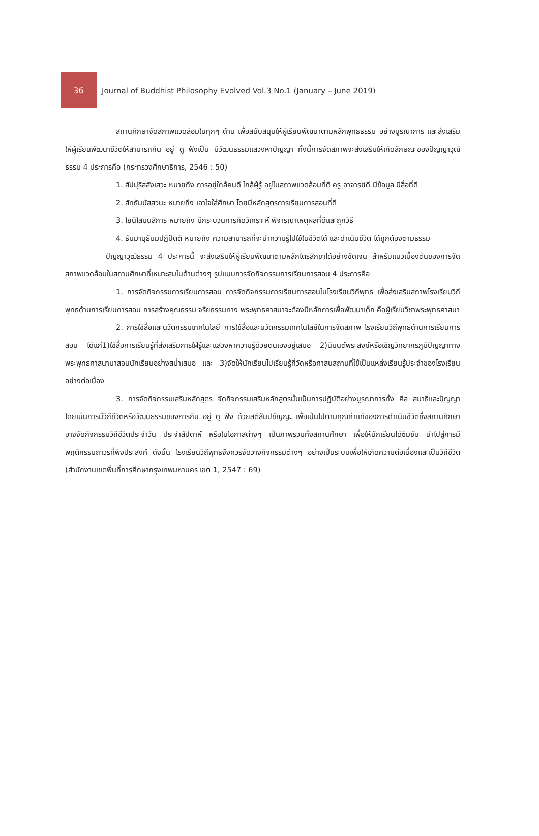36
Journal of Buddhist Philosophy Evolved Vol.3 No.1 (January – June 2019)
สถานศึกษาจัดสภาพแวดล้อมในทุกๆ ด้าน เพื่อสนับสนุนให้ผู้เรียนพัฒนาตามหลักพุทธธรรม อย่างบูรณาการ และส่งเสริมให้ผู้เรียนพัฒนาชีวิตให้สามารถกิน อยู่ ดู ฟังเป็น มีวัฒนธรรมแสวงหาปัญญา ทั้งนี้การจัดสภาพจะส่งเสริมให้เกิดลักษณะของปัญญาวุฒิธรรม 4 ประการคือ (กระทรวงศึกษาธิการ, 2546 : 50)
1. สัปปุริสสังเสวะ หมายถึง การอยู่ใกล้คนดี ใกล้ผู้รู้ อยู่ในสภาพแวดล้อมที่ดี ครู อาจารย์ดี มีข้อมูล มีสื่อที่ดี
2. สัทธัมมัสสวนะ หมายถึง เอาใจใส่ศึกษา โดยมีหลักสูตรการเรียนการสอนที่ดี
3. โยนิโสมนสิการ หมายถึง มีกระบวนการคิดวิเคราะห์ พิจารณาเหตุผลที่ดีและถูกวิธี
4. ธัมมานุธัมมปฏิปัตติ หมายถึง ความสามารถที่จะนำความรู้ไปใช้ในชีวิตได้ และดำเนินชีวิต ได้ถูกต้องตามธรรม
ปัญญาวุฒิธรรม 4 ประการนี้ จะส่งเสริมให้ผู้เรียนพัฒนาตามหลักไตรสิกขาได้อย่างชัดเจน สำหรับแนวเบื้องต้นของการจัดสภาพแวดล้อมในสถานศึกษาที่เหมาะสมในด้านต่างๆ รูปแบบการจัดกิจกรรมการเรียนการสอน 4 ประการคือ
1. การจัดกิจกรรมการเรียนการสอน การจัดกิจกรรมการเรียนการสอนในโรงเรียนวิถีพุทธ เพื่อส่งเสริมสภาพโรงเรียนวิถีพุทธด้านการเรียนการสอน การสร้างคุณธรรม จริยธรรมทาง พระพุทธศาสนาจะต้องมีหลักการเพื่อพัฒนาเด็ก คือผู้เรียนวิชาพระพุทธศาสนา
2. การใช้สื่อและนวัตกรรมเทคโนโลยี การใช้สื่อและนวัตกรรมเทคโนโลยีในการจัดสภาพ โรงเรียนวิถีพุทธด้านการเรียนการสอน ได้แก่1)ใช้สื่อการเรียนรู้ที่ส่งเสริมการใฝ่รู้และแสวงหาความรู้ด้วยตนเองอยู่เสมอ 2)นิมนต์พระสงฆ์หรือเชิญวิทยากรภูมิปัญญาทางพระพุทธศาสนามาสอนนักเรียนอย่างสม่ำเสมอ และ 3)จัดให้นักเรียนไปเรียนรู้ที่วัดหรือศาสนสถานที่ใช้เป็นแหล่งเรียนรู้ประจำของโรงเรียนอย่างต่อเนื่อง
3. การจัดกิจกรรมเสริมหลักสูตร จัดกิจกรรมเสริมหลักสูตรนั้นเป็นการปฏิบัติอย่างบูรณาการทั้ง ศีล สมาธิและปัญญา โดยเน้นการมีวิถีชีวิตหรือวัฒนธรรมของการกิน อยู่ ดู ฟัง ด้วยสติสัมปชัญญะ เพื่อเป็นไปตามคุณค่าแท้ของการดำเนินชีวิตซึ่งสถานศึกษาอาจจัดกิจกรรมวิถีชีวิตประจำวัน ประจำสัปดาห์ หรือในโอกาสต่างๆ เป็นภาพรวมทั้งสถานศึกษา เพื่อให้นักเรียนได้ซึมซับ นำไปสู่การมีพฤติกรรมถาวรที่พึงประสงค์ ดังนั้น โรงเรียนวิถีพุทธจึงควรจัดวางกิจกรรมต่างๆ อย่างเป็นระบบเพื่อให้เกิดความต่อเนื่องและเป็นวิถีชีวิต (สำนักงานเขตพื้นที่การศึกษากรุงเทพมหานคร เขต 1, 2547 : 69)